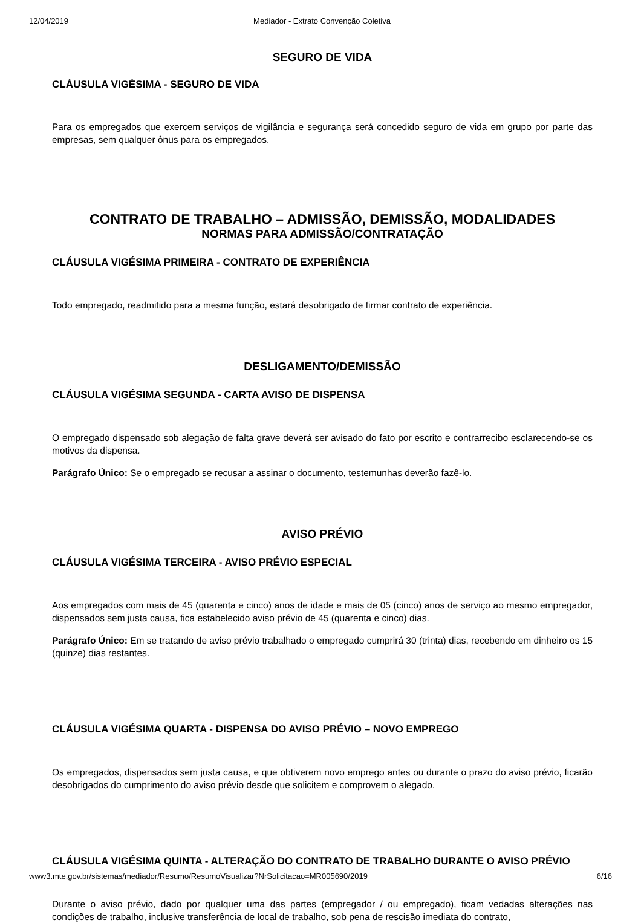12/04/2019 Mediador - Extrato Convenção Coletiva
SEGURO DE VIDA
CLÁUSULA VIGÉSIMA - SEGURO DE VIDA
Para os empregados que exercem serviços de vigilância e segurança será concedido seguro de vida em grupo por parte das empresas, sem qualquer ônus para os empregados.
CONTRATO DE TRABALHO – ADMISSÃO, DEMISSÃO, MODALIDADES
NORMAS PARA ADMISSÃO/CONTRATAÇÃO
CLÁUSULA VIGÉSIMA PRIMEIRA - CONTRATO DE EXPERIÊNCIA
Todo empregado, readmitido para a mesma função, estará desobrigado de firmar contrato de experiência.
DESLIGAMENTO/DEMISSÃO
CLÁUSULA VIGÉSIMA SEGUNDA - CARTA AVISO DE DISPENSA
O empregado dispensado sob alegação de falta grave deverá ser avisado do fato por escrito e contrarrecibo esclarecendo-se os motivos da dispensa.
Parágrafo Único: Se o empregado se recusar a assinar o documento, testemunhas deverão fazê-lo.
AVISO PRÉVIO
CLÁUSULA VIGÉSIMA TERCEIRA - AVISO PRÉVIO ESPECIAL
Aos empregados com mais de 45 (quarenta e cinco) anos de idade e mais de 05 (cinco) anos de serviço ao mesmo empregador, dispensados sem justa causa, fica estabelecido aviso prévio de 45 (quarenta e cinco) dias.
Parágrafo Único: Em se tratando de aviso prévio trabalhado o empregado cumprirá 30 (trinta) dias, recebendo em dinheiro os 15 (quinze) dias restantes.
CLÁUSULA VIGÉSIMA QUARTA - DISPENSA DO AVISO PRÉVIO – NOVO EMPREGO
Os empregados, dispensados sem justa causa, e que obtiverem novo emprego antes ou durante o prazo do aviso prévio, ficarão desobrigados do cumprimento do aviso prévio desde que solicitem e comprovem o alegado.
CLÁUSULA VIGÉSIMA QUINTA - ALTERAÇÃO DO CONTRATO DE TRABALHO DURANTE O AVISO PRÉVIO
Durante o aviso prévio, dado por qualquer uma das partes (empregador / ou empregado), ficam vedadas alterações nas condições de trabalho, inclusive transferência de local de trabalho, sob pena de rescisão imediata do contrato,
www3.mte.gov.br/sistemas/mediador/Resumo/ResumoVisualizar?NrSolicitacao=MR005690/2019 6/16